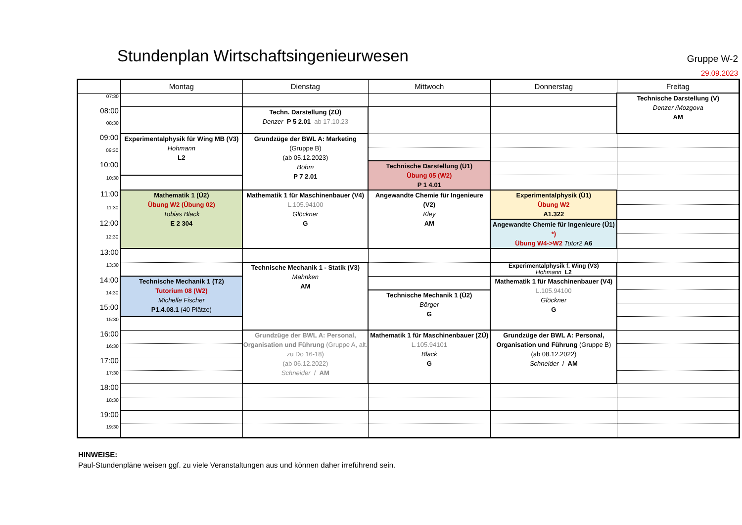Stundenplan Wirtschaftsingenieurwesen
Gruppe W-2
29.09.2023
| | Montag | Dienstag | Mittwoch | Donnerstag | Freitag |
| --- | --- | --- | --- | --- | --- |
| 07:30 | | | | | Technische Darstellung (V) Denzer /Mozgova AM |
| 08:00 | | Techn. Darstellung (ZÜ) Denzer P 5 2.01 ab 17.10.23 | | | |
| 08:30 | | | | | |
| 09:00 | Experimentalphysik für Wing MB (V3) Hohmann L2 | Grundzüge der BWL A: Marketing (Gruppe B) (ab 05.12.2023) Böhm P 7 2.01 | | | |
| 09:30 | | | | | |
| 10:00 | | | Technische Darstellung (Ü1) Übung 05 (W2) P 1 4.01 | | |
| 10:30 | | | | | |
| 11:00 | Mathematik 1 (Ü2) Übung W2 (Übung 02) Tobias Black E 2 304 | Mathematik 1 für Maschinenbauer (V4) L.105.94100 Glöckner G | Angewandte Chemie für Ingenieure (V2) Kley AM | Experimentalphysik (Ü1) Übung W2 A1.322 | |
| 11:30 | | | | | |
| 12:00 | | | | Angewandte Chemie für Ingenieure (Ü1) *) Übung W4->W2 Tutor2 A6 | |
| 12:30 | | | | | |
| 13:00 | | | | | |
| 13:30 | | Technische Mechanik 1 - Statik (V3) Mahnken AM | | Experimentalphysik f. Wing (V3) Hohmann L2 | |
| 14:00 | Technische Mechanik 1 (T2) Tutorium 08 (W2) Michelle Fischer P1.4.08.1 (40 Plätze) | | | Mathematik 1 für Maschinenbauer (V4) L.105.94100 Glöckner G | |
| 14:30 | | | Technische Mechanik 1 (Ü2) Börger G | | |
| 15:00 | | | | | |
| 15:30 | | | | | |
| 16:00 | | Grundzüge der BWL A: Personal, Organisation und Führung (Gruppe A, alt. zu Do 16-18) (ab 06.12.2022) Schneider / AM | Mathematik 1 für Maschinenbauer (ZÜ) L.105.94101 Black G | Grundzüge der BWL A: Personal, Organisation und Führung (Gruppe B) (ab 08.12.2022) Schneider / AM | |
| 16:30 | | | | | |
| 17:00 | | | | | |
| 17:30 | | | | | |
| 18:00 | | | | | |
| 18:30 | | | | | |
| 19:00 | | | | | |
| 19:30 | | | | | |
HINWEISE:
Paul-Stundenpläne weisen ggf. zu viele Veranstaltungen aus und können daher irreführend sein.